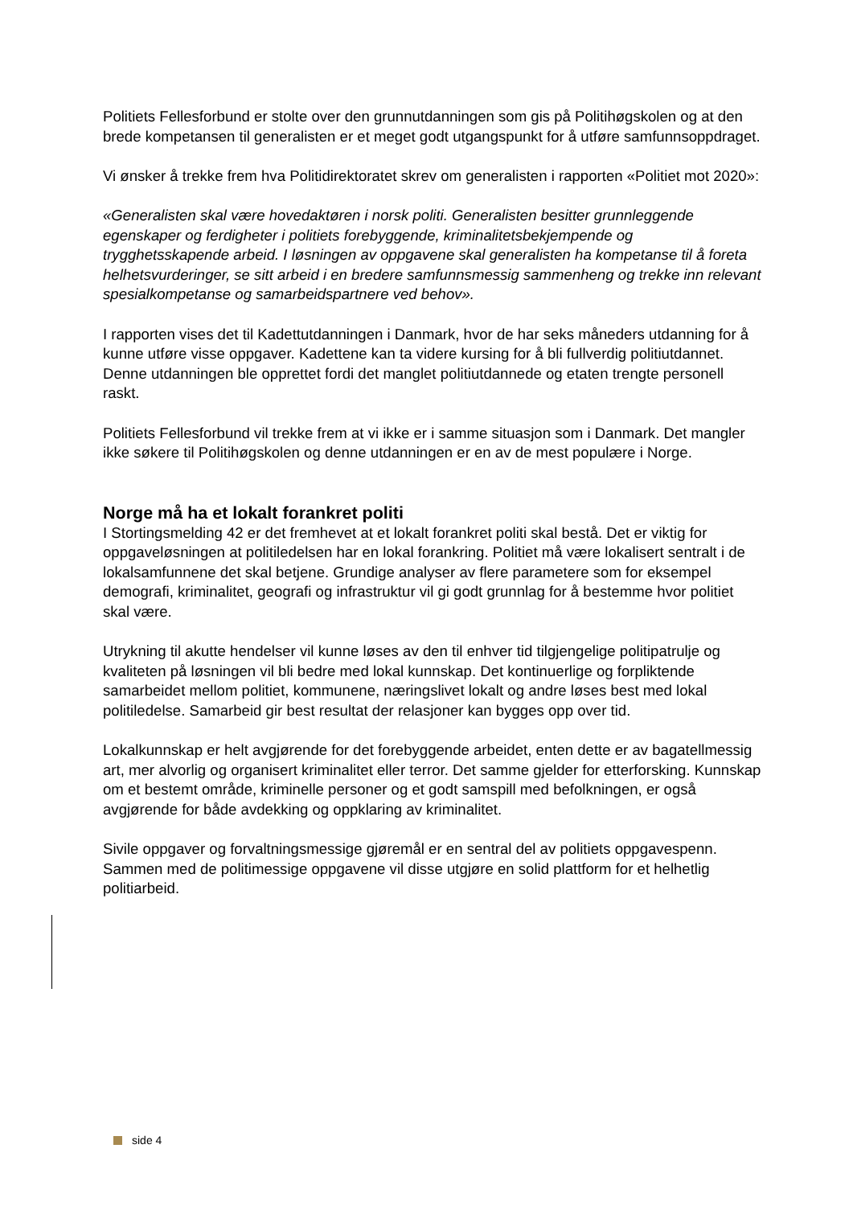Politiets Fellesforbund er stolte over den grunnutdanningen som gis på Politihøgskolen og at den brede kompetansen til generalisten er et meget godt utgangspunkt for å utføre samfunnsoppdraget.
Vi ønsker å trekke frem hva Politidirektoratet skrev om generalisten i rapporten «Politiet mot 2020»:
«Generalisten skal være hovedaktøren i norsk politi. Generalisten besitter grunnleggende egenskaper og ferdigheter i politiets forebyggende, kriminalitetsbekjempende og trygghetsskapende arbeid. I løsningen av oppgavene skal generalisten ha kompetanse til å foreta helhetsvurderinger, se sitt arbeid i en bredere samfunnsmessig sammenheng og trekke inn relevant spesialkompetanse og samarbeidspartnere ved behov».
I rapporten vises det til Kadettutdanningen i Danmark, hvor de har seks måneders utdanning for å kunne utføre visse oppgaver. Kadettene kan ta videre kursing for å bli fullverdig politiutdannet. Denne utdanningen ble opprettet fordi det manglet politiutdannede og etaten trengte personell raskt.
Politiets Fellesforbund vil trekke frem at vi ikke er i samme situasjon som i Danmark. Det mangler ikke søkere til Politihøgskolen og denne utdanningen er en av de mest populære i Norge.
Norge må ha et lokalt forankret politi
I Stortingsmelding 42 er det fremhevet at et lokalt forankret politi skal bestå. Det er viktig for oppgaveløsningen at politiledelsen har en lokal forankring. Politiet må være lokalisert sentralt i de lokalsamfunnene det skal betjene. Grundige analyser av flere parametere som for eksempel demografi, kriminalitet, geografi og infrastruktur vil gi godt grunnlag for å bestemme hvor politiet skal være.
Utrykning til akutte hendelser vil kunne løses av den til enhver tid tilgjengelige politipatrulje og kvaliteten på løsningen vil bli bedre med lokal kunnskap. Det kontinuerlige og forpliktende samarbeidet mellom politiet, kommunene, næringslivet lokalt og andre løses best med lokal politiledelse. Samarbeid gir best resultat der relasjoner kan bygges opp over tid.
Lokalkunnskap er helt avgjørende for det forebyggende arbeidet, enten dette er av bagatellmessig art, mer alvorlig og organisert kriminalitet eller terror. Det samme gjelder for etterforsking. Kunnskap om et bestemt område, kriminelle personer og et godt samspill med befolkningen, er også avgjørende for både avdekking og oppklaring av kriminalitet.
Sivile oppgaver og forvaltningsmessige gjøremål er en sentral del av politiets oppgavespenn. Sammen med de politimessige oppgavene vil disse utgjøre en solid plattform for et helhetlig politiarbeid.
side 4